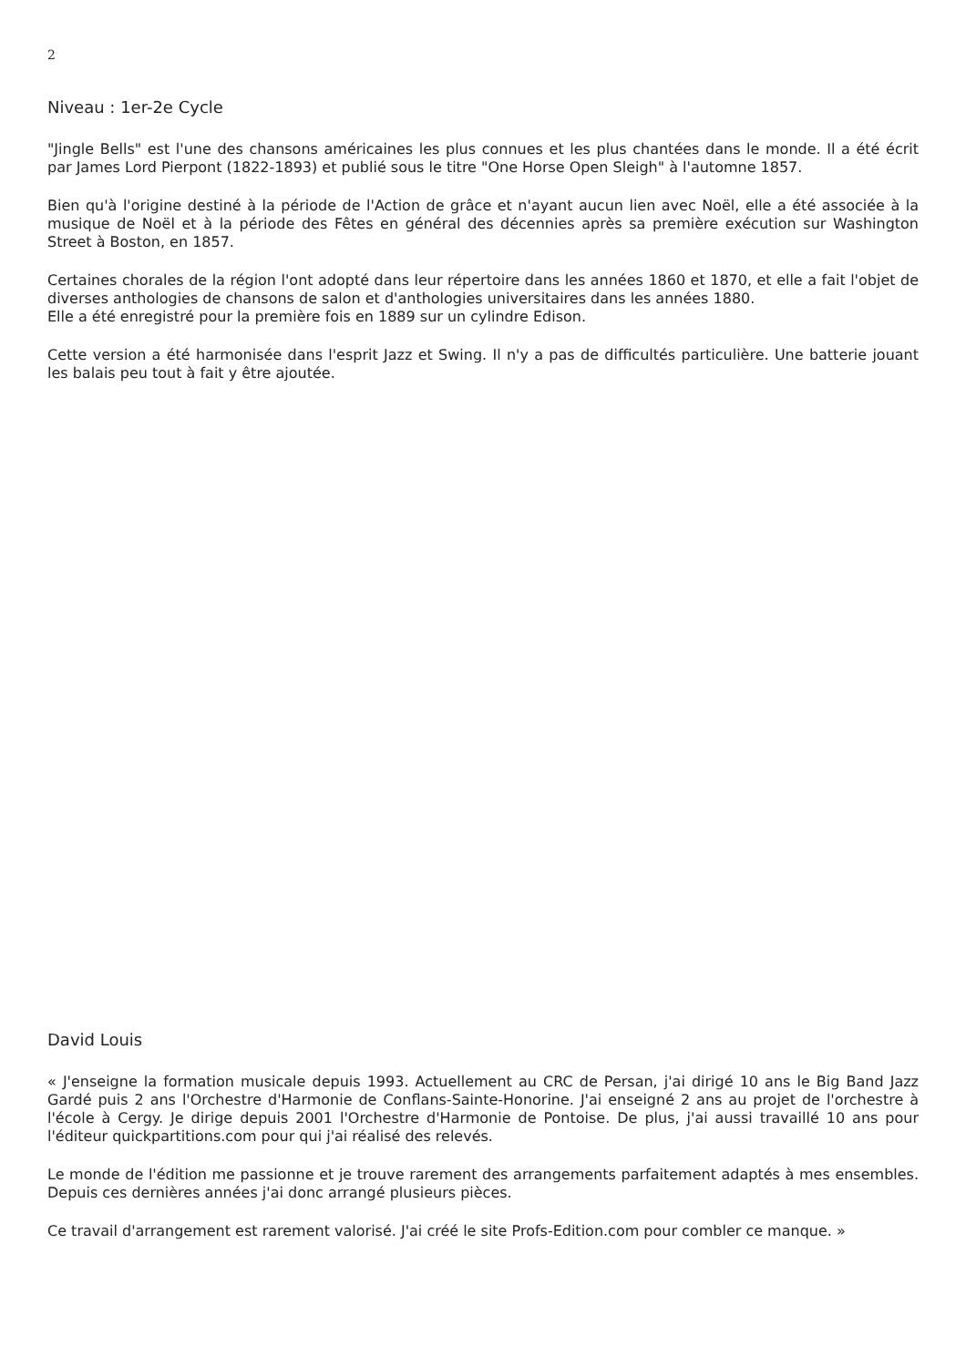2
Niveau : 1er-2e Cycle
"Jingle Bells" est l'une des chansons américaines les plus connues et les plus chantées dans le monde. Il a été écrit par James Lord Pierpont (1822-1893) et publié sous le titre "One Horse Open Sleigh" à l'automne 1857.
Bien qu'à l'origine destiné à la période de l'Action de grâce et n'ayant aucun lien avec Noël, elle a été associée à la musique de Noël et à la période des Fêtes en général des décennies après sa première exécution sur Washington Street à Boston, en 1857.
Certaines chorales de la région l'ont adopté dans leur répertoire dans les années 1860 et 1870, et elle a fait l'objet de diverses anthologies de chansons de salon et d'anthologies universitaires dans les années 1880.
Elle a été enregistré pour la première fois en 1889 sur un cylindre Edison.
Cette version a été harmonisée dans l'esprit Jazz et Swing. Il n'y a pas de difficultés particulière. Une batterie jouant les balais peu tout à fait y être ajoutée.
David Louis
« J'enseigne la formation musicale depuis 1993. Actuellement au CRC de Persan, j'ai dirigé 10 ans le Big Band Jazz Gardé puis 2 ans l'Orchestre d'Harmonie de Conflans-Sainte-Honorine. J'ai enseigné 2 ans au projet de l'orchestre à l'école à Cergy. Je dirige depuis 2001 l'Orchestre d'Harmonie de Pontoise. De plus, j'ai aussi travaillé 10 ans pour l'éditeur quickpartitions.com pour qui j'ai réalisé des relevés.
Le monde de l'édition me passionne et je trouve rarement des arrangements parfaitement adaptés à mes ensembles. Depuis ces dernières années j'ai donc arrangé plusieurs pièces.
Ce travail d'arrangement est rarement valorisé. J'ai créé le site Profs-Edition.com pour combler ce manque. »